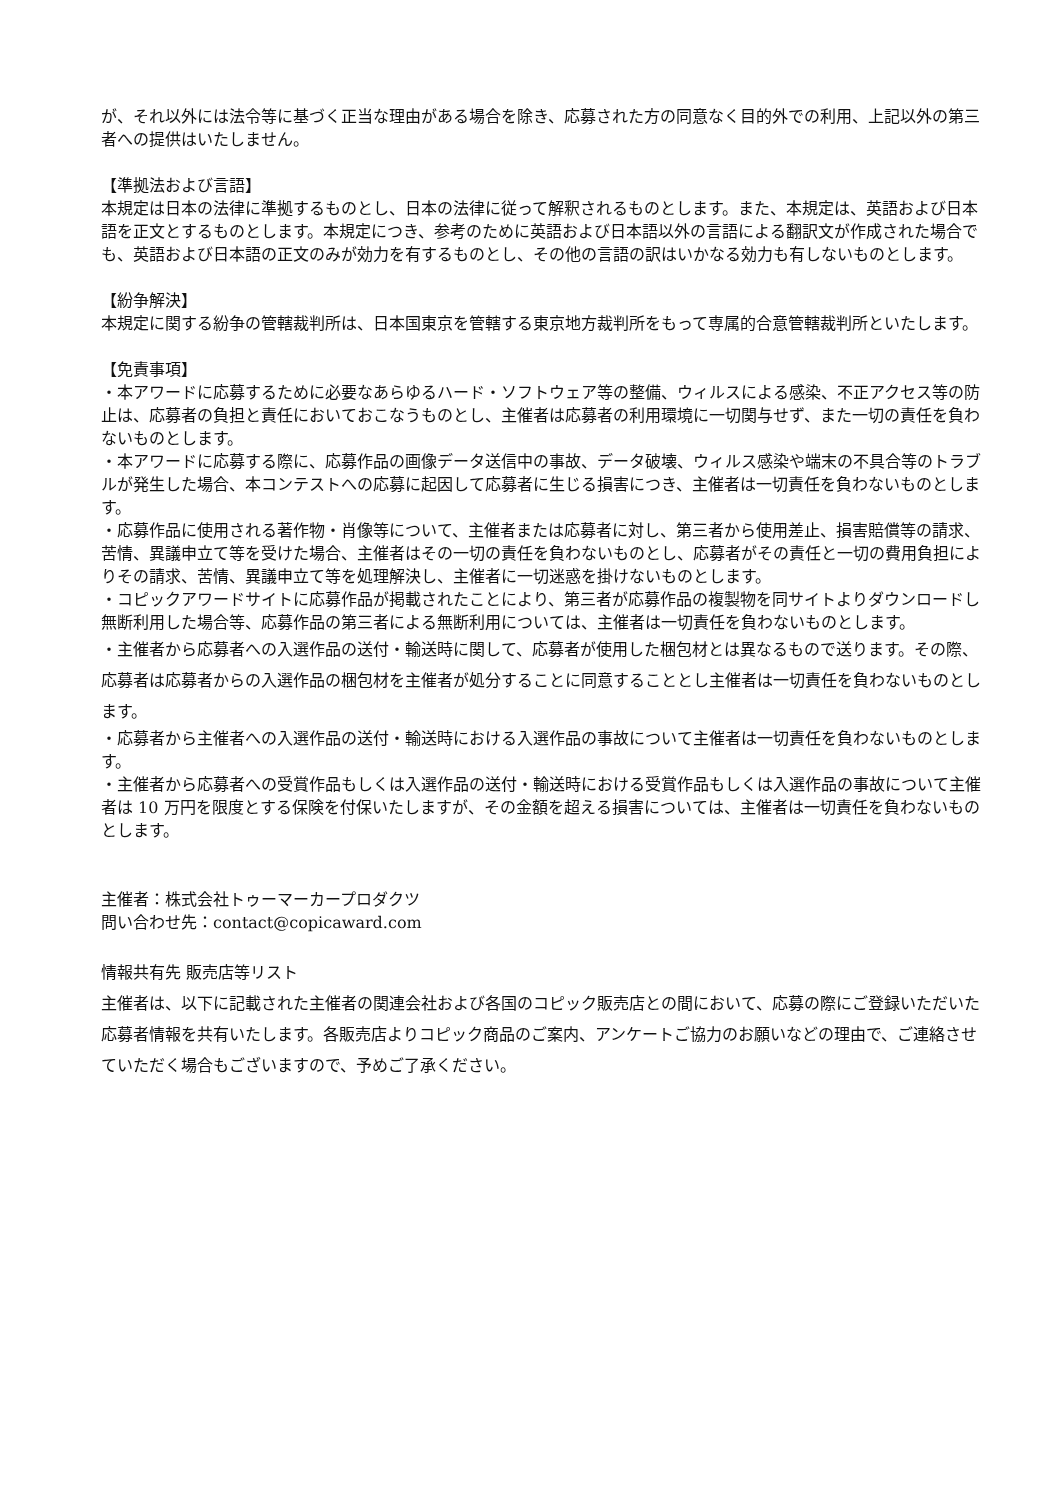が、それ以外には法令等に基づく正当な理由がある場合を除き、応募された方の同意なく目的外での利用、上記以外の第三者への提供はいたしません。
【準拠法および言語】
本規定は日本の法律に準拠するものとし、日本の法律に従って解釈されるものとします。また、本規定は、英語および日本語を正文とするものとします。本規定につき、参考のために英語および日本語以外の言語による翻訳文が作成された場合でも、英語および日本語の正文のみが効力を有するものとし、その他の言語の訳はいかなる効力も有しないものとします。
【紛争解決】
本規定に関する紛争の管轄裁判所は、日本国東京を管轄する東京地方裁判所をもって専属的合意管轄裁判所といたします。
【免責事項】
・本アワードに応募するために必要なあらゆるハード・ソフトウェア等の整備、ウィルスによる感染、不正アクセス等の防止は、応募者の負担と責任においておこなうものとし、主催者は応募者の利用環境に一切関与せず、また一切の責任を負わないものとします。
・本アワードに応募する際に、応募作品の画像データ送信中の事故、データ破壊、ウィルス感染や端末の不具合等のトラブルが発生した場合、本コンテストへの応募に起因して応募者に生じる損害につき、主催者は一切責任を負わないものとします。
・応募作品に使用される著作物・肖像等について、主催者または応募者に対し、第三者から使用差止、損害賠償等の請求、苦情、異議申立て等を受けた場合、主催者はその一切の責任を負わないものとし、応募者がその責任と一切の費用負担によりその請求、苦情、異議申立て等を処理解決し、主催者に一切迷惑を掛けないものとします。
・コピックアワードサイトに応募作品が掲載されたことにより、第三者が応募作品の複製物を同サイトよりダウンロードし無断利用した場合等、応募作品の第三者による無断利用については、主催者は一切責任を負わないものとします。
・主催者から応募者への入選作品の送付・輸送時に関して、応募者が使用した梱包材とは異なるもので送ります。その際、応募者は応募者からの入選作品の梱包材を主催者が処分することに同意することとし主催者は一切責任を負わないものとします。
・応募者から主催者への入選作品の送付・輸送時における入選作品の事故について主催者は一切責任を負わないものとします。
・主催者から応募者への受賞作品もしくは入選作品の送付・輸送時における受賞作品もしくは入選作品の事故について主催者は 10 万円を限度とする保険を付保いたしますが、その金額を超える損害については、主催者は一切責任を負わないものとします。
主催者：株式会社トゥーマーカープロダクツ
問い合わせ先：contact@copicaward.com
情報共有先 販売店等リスト
主催者は、以下に記載された主催者の関連会社および各国のコピック販売店との間において、応募の際にご登録いただいた応募者情報を共有いたします。各販売店よりコピック商品のご案内、アンケートご協力のお願いなどの理由で、ご連絡させていただく場合もございますので、予めご了承ください。